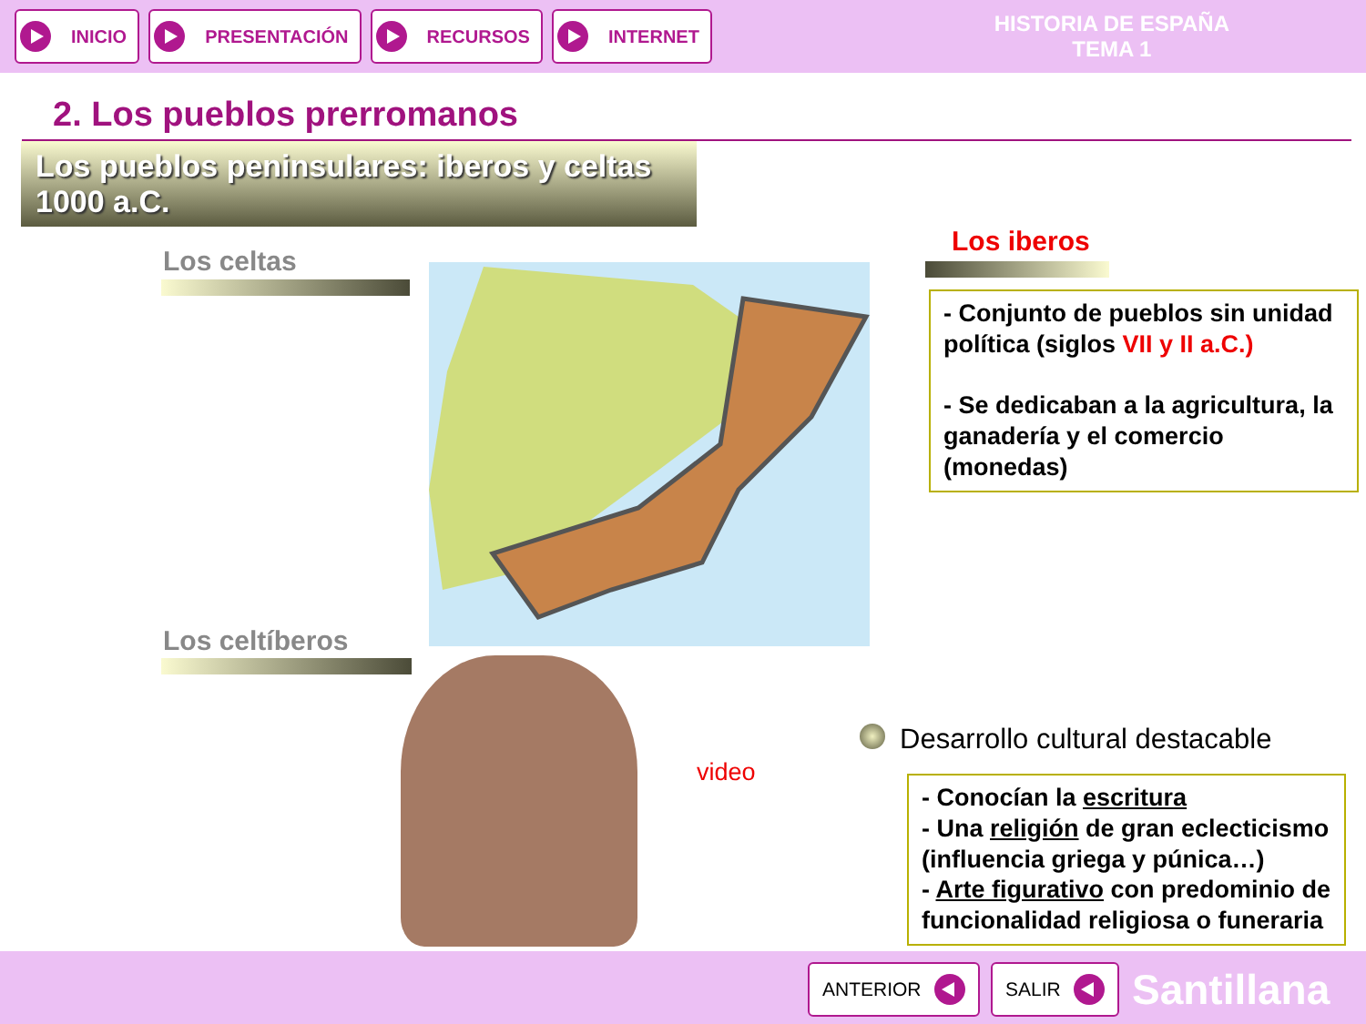INICIO PRESENTACIÓN RECURSOS INTERNET
HISTORIA DE ESPAÑA
TEMA 1
2. Los pueblos prerromanos
Los pueblos peninsulares: iberos y celtas
1000 a.C.
Los celtas
Los iberos
Los celtíberos
- Conjunto de pueblos sin unidad política (siglos VII y II a.C.)
- Se dedicaban a la agricultura, la ganadería y el comercio (monedas)
Desarrollo cultural destacable
video
- Conocían la escritura
- Una religión de gran eclecticismo (influencia griega y púnica…)
- Arte figurativo con predominio de funcionalidad religiosa o funeraria
ANTERIOR SALIR Santillana